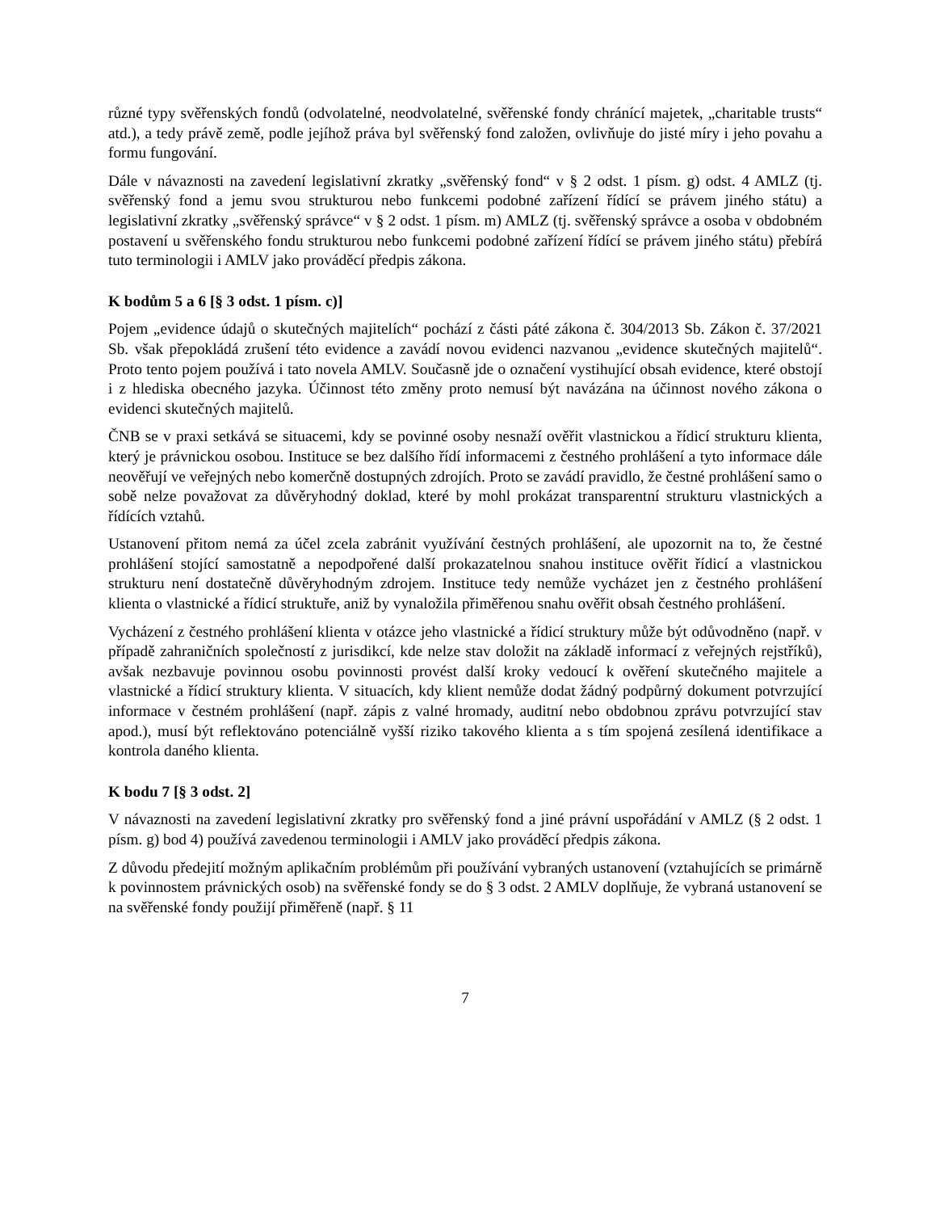různé typy svěřenských fondů (odvolatelné, neodvolatelné, svěřenské fondy chránící majetek, „charitable trusts“ atd.), a tedy právě země, podle jejíhož práva byl svěřenský fond založen, ovlivňuje do jisté míry i jeho povahu a formu fungování.
Dále v návaznosti na zavedení legislativní zkratky „svěřenský fond“ v § 2 odst. 1 písm. g) odst. 4 AMLZ (tj. svěřenský fond a jemu svou strukturou nebo funkcemi podobné zařízení řídící se právem jiného státu) a legislativní zkratky „svěřenský správce“ v § 2 odst. 1 písm. m) AMLZ (tj. svěřenský správce a osoba v obdobném postavení u svěřenského fondu strukturou nebo funkcemi podobné zařízení řídící se právem jiného státu) přebírá tuto terminologii i AMLV jako prováděcí předpis zákona.
K bodům 5 a 6 [§ 3 odst. 1 písm. c)]
Pojem „evidence údajů o skutečných majitelích“ pochází z části páté zákona č. 304/2013 Sb. Zákon č. 37/2021 Sb. však přepokládá zrušení této evidence a zavádí novou evidenci nazvanou „evidence skutečných majitelů“. Proto tento pojem používá i tato novela AMLV. Současně jde o označení vystihující obsah evidence, které obstojí i z hlediska obecného jazyka. Účinnost této změny proto nemusí být navázána na účinnost nového zákona o evidenci skutečných majitelů.
ČNB se v praxi setkává se situacemi, kdy se povinné osoby nesnaží ověřit vlastnickou a řídicí strukturu klienta, který je právnickou osobou. Instituce se bez dalšího řídí informacemi z čestného prohlášení a tyto informace dále neověřují ve veřejných nebo komerčně dostupných zdrojích. Proto se zavádí pravidlo, že čestné prohlášení samo o sobě nelze považovat za důvěryhodný doklad, které by mohl prokázat transparentní strukturu vlastnických a řídících vztahů.
Ustanovení přitom nemá za účel zcela zabránit využívání čestných prohlášení, ale upozornit na to, že čestné prohlášení stojící samostatně a nepodpořené další prokazatelnou snahou instituce ověřit řídicí a vlastnickou strukturu není dostatečně důvěryhodným zdrojem. Instituce tedy nemůže vycházet jen z čestného prohlášení klienta o vlastnické a řídicí struktuře, aniž by vynaložila přiměřenou snahu ověřit obsah čestného prohlášení.
Vycházení z čestného prohlášení klienta v otázce jeho vlastnické a řídicí struktury může být odůvodněno (např. v případě zahraničních společností z jurisdikcí, kde nelze stav doložit na základě informací z veřejných rejstříků), avšak nezbavuje povinnou osobu povinnosti provést další kroky vedoucí k ověření skutečného majitele a vlastnické a řídicí struktury klienta. V situacích, kdy klient nemůže dodat žádný podpůrný dokument potvrzující informace v čestném prohlášení (např. zápis z valné hromady, auditní nebo obdobnou zprávu potvrzující stav apod.), musí být reflektováno potenciálně vyšší riziko takového klienta a s tím spojená zesílená identifikace a kontrola daného klienta.
K bodu 7 [§ 3 odst. 2]
V návaznosti na zavedení legislativní zkratky pro svěřenský fond a jiné právní uspořádání v AMLZ (§ 2 odst. 1 písm. g) bod 4) používá zavedenou terminologii i AMLV jako prováděcí předpis zákona.
Z důvodu předejití možným aplikačním problémům při používání vybraných ustanovení (vztahujících se primárně k povinnostem právnických osob) na svěřenské fondy se do § 3 odst. 2 AMLV doplňuje, že vybraná ustanovení se na svěřenské fondy použijí přiměřeně (např. § 11
7